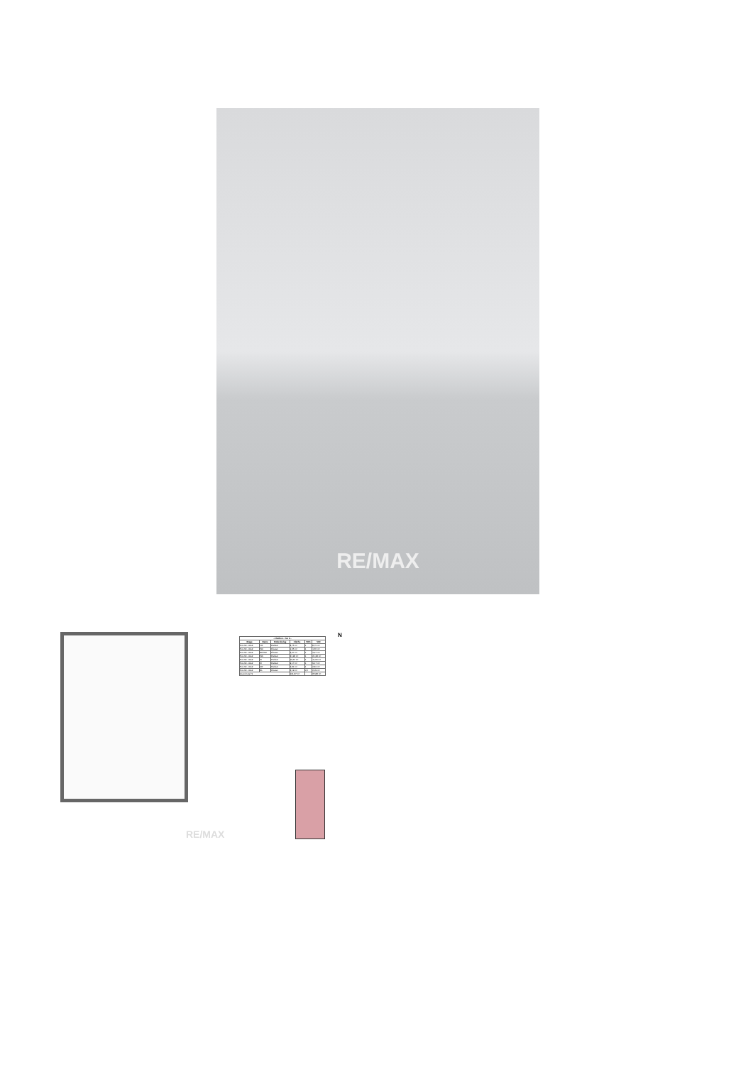RE/MAX
RE/MAX
| - Flächen - Tür 6 - | | | | | |
| --- | --- | --- | --- | --- | --- |
| Etage | Name | Bodenbelag | Fläche | VRK | VKF |
| Pos 30 - OG2 | VR | Parkett | 8,75 m² | 1 | 8,75 m² |
| Pos 30 - OG2 | WC | Fliesen | 1,65 m² | 1 | 1,65 m² |
| Pos 30 - OG2 | BD/WC | Fliesen | 4,27 m² | 1 | 4,27 m² |
| Pos 30 - OG2 | WK | Parkett | 21,28 m² | 1 | 21,28 m² |
| Pos 30 - OG2 | ZI | Parkett | 11,60 m² | 1 | 11,60 m² |
| Pos 30 - OG2 | ZI | Parkett | 9,17 m² | 1 | 9,17 m² |
| Pos 30 - OG2 | AR | Parkett | 2,81 m² | 1 | 2,81 m² |
| Pos 30 - OG2 | BL | Fliesen | 4,19 m² | 0,5 | 2,09 m² |
| Grand total: 9 | | | 101,97 m² | | 65,88 m² |
N